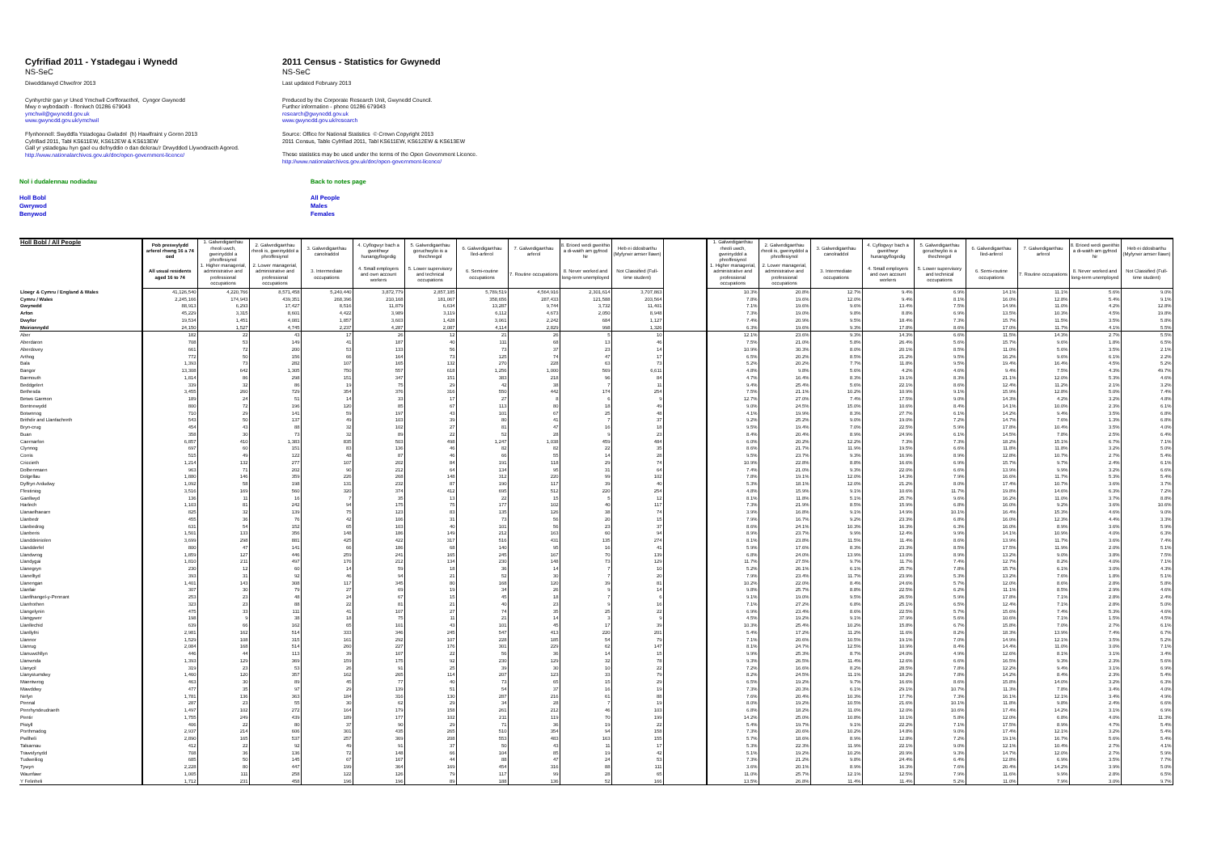Cyfrifiad 2011 - Ystadegau i Wynedd
NS-SeC
Diweddarwyd Chwefror 2013
Cynhyrchir gan yr Uned Ymchwil Corfforaethol, Cyngor Gwynedd
Mwy o wybodaeth - ffoniwch 01286 679043
ymchwil@gwynedd.gov.uk
www.gwynedd.gov.uk/ymchwil
Ffynhonnell: Swyddfa Ystadegau Gwladol (h) Hawlfraint y Goron 2013
Cyfrifiad 2011, Tabl KS611EW, KS612EW & KS613EW
Gall yr ystadegau hyn gael eu defnyddio o dan delerau'r Drwydded Llywodraeth Agored.
http://www.nationalarchives.gov.uk/doc/open-government-licence/
2011 Census - Statistics for Gwynedd
NS-SeC
Last updated February 2013
Produced by the Corporate Research Unit, Gwynedd Council.
Further information - phone 01286 679043
research@gwynedd.gov.uk
www.gwynedd.gov.uk/research
Source: Office for National Statistics © Crown Copyright 2013
2011 Census, Table Cyfrifiad 2011, Tabl KS611EW, KS612EW & KS613EW
These statistics may be used under the terms of the Open Government Licence.
http://www.nationalarchives.gov.uk/doc/open-government-licence/
Nol i dudalennau nodiadau
Holl Bobl
Gwrywod
Benywod
Back to notes page
All People
Males
Females
| Holl Bobl / All People | Pob preswylydd arferol rhwng 16 a 74 oed | 1. Galwedigaethau rheoli uwch, gweinyddol a phroffesiynol | 2. Galwedigaethau rheoli is, gweinyddol a phroffesiynol | 3. Galwedigaethau canolraddol | 4. Cyflogwyr bach a gweithwyr hunangyflogedig | 5. Galwedigaethau goruchwylio is a thechnegol | 6. Galwedigaethau lled-arferol | 7. Galwedigaethau arferol | 8. Erioed wedi gweithio a di-waith am gyfnod hir | Heb ei ddosbarthu (Myfyrwir amser llawn) | | 1. Galwedigaethau rheoli uwch, gweinyddol a phroffesiynol | 2. Galwedigaethau rheoli is, gweinyddol a phroffesiynol | 3. Galwedigaethau canolraddol | 4. Cyflogwyr bach a gweithwyr hunangyflogedig | 5. Galwedigaethau goruchwylio is a thechnegol | 6. Galwedigaethau lled-arferol | 7. Galwedigaethau arferol | 8. Erioed wedi gweithio a di-waith am gyfnod hir | Heb ei ddosbarthu (Myfyrwir amser llawn) |
| --- | --- | --- | --- | --- | --- | --- | --- | --- | --- | --- | --- | --- | --- | --- | --- | --- | --- | --- | --- | --- |
| | All usual residents aged 16 to 74 | 1. Higher managerial, administrative and professional occupations | 2. Lower managerial, administrative and professional occupations | 3. Intermediate occupations | 4. Small employers and own account workers | 5. Lower supervisory and technical occupations | 6. Semi-routine occupations | 7. Routine occupations | 8. Never worked and long-term unemployed | Not Classified (Full-time student) | | 1. Higher managerial, administrative and professional occupations | 2. Lower managerial, administrative and professional occupations | 3. Intermediate occupations | 4. Small employers and own account workers | 5. Lower supervisory and technical occupations | 6. Semi-routine occupations | 7. Routine occupations | 8. Never worked and long-term unemployed | Not Classified (Full-time student) |
| Lloegr & Cymru / England & Wales | 41,126,540 | 4,220,766 | 8,571,458 | 5,240,440 | 3,872,779 | 2,857,185 | 5,789,519 | 4,564,916 | 2,301,614 | 3,707,863 | | 10.3% | 20.8% | 12.7% | 9.4% | 6.9% | 14.1% | 11.1% | 5.6% | 9.0% |
| Cymru / Wales | 2,245,166 | 174,943 | 439,351 | 268,396 | 210,168 | 181,067 | 358,656 | 287,433 | 121,588 | 203,564 | | 7.8% | 19.6% | 12.0% | 9.4% | 8.1% | 16.0% | 12.8% | 5.4% | 9.1% |
| Gwynedd | 88,913 | 6,293 | 17,427 | 8,516 | 11,879 | 6,634 | 13,287 | 9,744 | 3,732 | 11,401 | | 7.1% | 19.6% | 9.6% | 13.4% | 7.5% | 14.9% | 11.0% | 4.2% | 12.8% |
| Arfon | 45,229 | 3,315 | 8,601 | 4,422 | 3,989 | 3,119 | 6,112 | 4,673 | 2,050 | 8,948 | | 7.3% | 19.0% | 9.8% | 8.8% | 6.9% | 13.5% | 10.3% | 4.5% | 19.8% |
| Dwyfor | 19,534 | 1,451 | 4,081 | 1,857 | 3,603 | 1,428 | 3,061 | 2,242 | 684 | 1,127 | | 7.4% | 20.9% | 9.5% | 18.4% | 7.3% | 15.7% | 11.5% | 3.5% | 5.8% |
| Meirionnydd | 24,150 | 1,527 | 4,745 | 2,237 | 4,287 | 2,087 | 4,114 | 2,829 | 998 | 1,326 | | 6.3% | 19.6% | 9.3% | 17.8% | 8.6% | 17.0% | 11.7% | 4.1% | 5.5% |
| Aber | 182 | 22 | 43 | 17 | 26 | 12 | 21 | 26 | 5 | 10 | | 12.1% | 23.6% | 9.3% | 14.3% | 6.6% | 11.5% | 14.3% | 2.7% | 5.5% |
| Aberdaron | 708 | 53 | 149 | 41 | 187 | 40 | 111 | 68 | 13 | 46 | | 7.5% | 21.0% | 5.8% | 26.4% | 5.6% | 15.7% | 9.6% | 1.8% | 6.5% |
| Aberdovey | 661 | 72 | 200 | 53 | 133 | 56 | 73 | 37 | 23 | 14 | | 10.9% | 30.3% | 8.0% | 20.1% | 8.5% | 11.0% | 5.6% | 3.5% | 2.1% |
| Arthog | 772 | 50 | 156 | 66 | 164 | 73 | 125 | 74 | 47 | 17 | | 6.5% | 20.2% | 8.5% | 21.2% | 9.5% | 16.2% | 9.6% | 6.1% | 2.2% |
| Bala | 1,393 | 73 | 282 | 107 | 165 | 132 | 270 | 228 | 63 | 73 | | 5.2% | 20.2% | 7.7% | 11.8% | 9.5% | 19.4% | 16.4% | 4.5% | 5.2% |
| Bangor | 13,308 | 642 | 1,305 | 750 | 557 | 618 | 1,256 | 1,000 | 569 | 6,611 | | 4.8% | 9.8% | 5.6% | 4.2% | 4.6% | 9.4% | 7.5% | 4.3% | 49.7% |
| Barmouth | 1,814 | 86 | 298 | 151 | 347 | 151 | 383 | 218 | 96 | 84 | | 4.7% | 16.4% | 8.3% | 19.1% | 8.3% | 21.1% | 12.0% | 5.3% | 4.6% |
| Beddgelert | 339 | 32 | 86 | 19 | 75 | 29 | 42 | 38 | 7 | 11 | | 9.4% | 25.4% | 5.6% | 22.1% | 8.6% | 12.4% | 11.2% | 2.1% | 3.2% |
| Bethesda | 3,455 | 260 | 729 | 354 | 376 | 316 | 550 | 442 | 174 | 254 | | 7.5% | 21.1% | 10.2% | 10.9% | 9.1% | 15.9% | 12.8% | 5.0% | 7.4% |
| Betws Garmon | 189 | 24 | 51 | 14 | 33 | 17 | 27 | 8 | 6 | 9 | | 12.7% | 27.0% | 7.4% | 17.5% | 9.0% | 14.3% | 4.2% | 3.2% | 4.8% |
| Bontnewydd | 800 | 72 | 196 | 120 | 85 | 67 | 113 | 80 | 18 | 49 | | 9.0% | 24.5% | 15.0% | 10.6% | 8.4% | 14.1% | 10.0% | 2.3% | 6.1% |
| Botwnnog | 710 | 29 | 141 | 59 | 197 | 43 | 101 | 67 | 25 | 48 | | 4.1% | 19.9% | 8.3% | 27.7% | 6.1% | 14.2% | 9.4% | 3.5% | 6.8% |
| Brithdir and Llanfachreth | 543 | 50 | 137 | 49 | 103 | 39 | 80 | 41 | 7 | 37 | | 9.2% | 25.2% | 9.0% | 19.0% | 7.2% | 14.7% | 7.6% | 1.3% | 6.8% |
| Bryn-crug | 454 | 43 | 88 | 32 | 102 | 27 | 81 | 47 | 16 | 18 | | 9.5% | 19.4% | 7.0% | 22.5% | 5.9% | 17.8% | 10.4% | 3.5% | 4.0% |
| Buan | 358 | 30 | 73 | 32 | 89 | 22 | 52 | 28 | 9 | 23 | | 8.4% | 20.4% | 8.9% | 24.9% | 6.1% | 14.5% | 7.8% | 2.5% | 6.4% |
| Caernarfon | 6,857 | 410 | 1,383 | 835 | 503 | 498 | 1,247 | 1,038 | 459 | 484 | | 6.0% | 20.2% | 12.2% | 7.3% | 7.3% | 18.2% | 15.1% | 6.7% | 7.1% |
| Clynnog | 697 | 60 | 151 | 83 | 136 | 46 | 82 | 82 | 22 | 35 | | 8.6% | 21.7% | 11.9% | 19.5% | 6.6% | 11.8% | 11.8% | 3.2% | 5.0% |
| Corris | 515 | 49 | 122 | 48 | 87 | 46 | 66 | 55 | 14 | 28 | | 9.5% | 23.7% | 9.3% | 16.9% | 8.9% | 12.8% | 10.7% | 2.7% | 5.4% |
| Criccieth | 1,214 | 132 | 277 | 107 | 202 | 84 | 191 | 118 | 29 | 74 | | 10.9% | 22.8% | 8.8% | 16.6% | 6.9% | 15.7% | 9.7% | 2.4% | 6.1% |
| Dolbenmaen | 963 | 71 | 202 | 90 | 212 | 64 | 134 | 95 | 31 | 64 | | 7.4% | 21.0% | 9.3% | 22.0% | 6.6% | 13.9% | 9.9% | 3.2% | 6.6% |
| Dolgellau | 1,880 | 146 | 359 | 226 | 268 | 148 | 312 | 220 | 99 | 102 | | 7.8% | 19.1% | 12.0% | 14.3% | 7.9% | 16.6% | 11.7% | 5.3% | 5.4% |
| Dyffryn Ardudwy | 1,092 | 58 | 198 | 131 | 232 | 87 | 190 | 117 | 39 | 40 | | 5.3% | 18.1% | 12.0% | 21.2% | 8.0% | 17.4% | 10.7% | 3.6% | 3.7% |
| Ffestiniog | 3,516 | 169 | 560 | 320 | 374 | 412 | 695 | 512 | 220 | 254 | | 4.8% | 15.9% | 9.1% | 10.6% | 11.7% | 19.8% | 14.6% | 6.3% | 7.2% |
| Ganllwyd | 136 | 11 | 16 | 7 | 35 | 13 | 22 | 15 | 5 | 12 | | 8.1% | 11.8% | 5.1% | 25.7% | 9.6% | 16.2% | 11.0% | 3.7% | 8.8% |
| Harlech | 1,103 | 81 | 242 | 94 | 175 | 75 | 177 | 102 | 40 | 117 | | 7.3% | 21.9% | 8.5% | 15.9% | 6.8% | 16.0% | 9.2% | 3.6% | 10.6% |
| Llanaelhaearn | 825 | 32 | 139 | 75 | 123 | 83 | 135 | 126 | 38 | 74 | | 3.9% | 16.8% | 9.1% | 14.9% | 10.1% | 16.4% | 15.3% | 4.6% | 9.0% |
| Llanbedr | 455 | 36 | 76 | 42 | 106 | 31 | 73 | 56 | 20 | 15 | | 7.9% | 16.7% | 9.2% | 23.3% | 6.8% | 16.0% | 12.3% | 4.4% | 3.3% |
| Llanbedrog | 631 | 54 | 152 | 65 | 103 | 40 | 101 | 56 | 23 | 37 | | 8.6% | 24.1% | 10.3% | 16.3% | 6.3% | 16.0% | 8.9% | 3.6% | 5.9% |
| Llanberis | 1,501 | 133 | 356 | 148 | 186 | 149 | 212 | 163 | 60 | 94 | | 8.9% | 23.7% | 9.9% | 12.4% | 9.9% | 14.1% | 10.9% | 4.0% | 6.3% |
| Llanddeiniolen | 3,699 | 298 | 881 | 425 | 422 | 317 | 516 | 431 | 135 | 274 | | 8.1% | 23.8% | 11.5% | 11.4% | 8.6% | 13.9% | 11.7% | 3.6% | 7.4% |
| Llandderfel | 800 | 47 | 141 | 66 | 186 | 68 | 140 | 95 | 16 | 41 | | 5.9% | 17.6% | 8.3% | 23.3% | 8.5% | 17.5% | 11.9% | 2.0% | 5.1% |
| Llandwrog | 1,859 | 127 | 446 | 259 | 241 | 165 | 245 | 167 | 70 | 139 | | 6.8% | 24.0% | 13.9% | 13.0% | 8.9% | 13.2% | 9.0% | 3.8% | 7.5% |
| Llandygai | 1,810 | 211 | 497 | 176 | 212 | 134 | 230 | 148 | 73 | 129 | | 11.7% | 27.5% | 9.7% | 11.7% | 7.4% | 12.7% | 8.2% | 4.0% | 7.1% |
| Llanegryn | 230 | 12 | 60 | 14 | 59 | 18 | 36 | 14 | 7 | 10 | | 5.2% | 26.1% | 6.1% | 25.7% | 7.8% | 15.7% | 6.1% | 3.0% | 4.3% |
| Llanelltyd | 393 | 31 | 92 | 46 | 94 | 21 | 52 | 30 | 7 | 20 | | 7.9% | 23.4% | 11.7% | 23.9% | 5.3% | 13.2% | 7.6% | 1.8% | 5.1% |
| Llanengan | 1,401 | 143 | 308 | 117 | 345 | 80 | 168 | 120 | 39 | 81 | | 10.2% | 22.0% | 8.4% | 24.6% | 5.7% | 12.0% | 8.6% | 2.8% | 5.8% |
| Llanfair | 307 | 30 | 79 | 27 | 69 | 19 | 34 | 26 | 9 | 14 | | 9.8% | 25.7% | 8.8% | 22.5% | 6.2% | 11.1% | 8.5% | 2.9% | 4.6% |
| Llanfihangel-y-Pennant | 253 | 23 | 48 | 24 | 67 | 15 | 45 | 18 | 7 | 6 | | 9.1% | 19.0% | 9.5% | 26.5% | 5.9% | 17.8% | 7.1% | 2.8% | 2.4% |
| Llanfrothen | 323 | 23 | 88 | 22 | 81 | 21 | 40 | 23 | 9 | 16 | | 7.1% | 27.2% | 6.8% | 25.1% | 6.5% | 12.4% | 7.1% | 2.8% | 5.0% |
| Llangelynin | 475 | 33 | 111 | 41 | 107 | 27 | 74 | 35 | 25 | 22 | | 6.9% | 23.4% | 8.6% | 22.5% | 5.7% | 15.6% | 7.4% | 5.3% | 4.6% |
| Llangywer | 198 | 9 | 38 | 18 | 75 | 11 | 21 | 14 | 3 | 9 | | 4.5% | 19.2% | 9.1% | 37.9% | 5.6% | 10.6% | 7.1% | 1.5% | 4.5% |
| Llanllechid | 639 | 66 | 162 | 65 | 101 | 43 | 101 | 45 | 17 | 39 | | 10.3% | 25.4% | 10.2% | 15.8% | 6.7% | 15.8% | 7.0% | 2.7% | 6.1% |
| Llanllyfni | 2,981 | 162 | 514 | 333 | 346 | 245 | 547 | 413 | 220 | 201 | | 5.4% | 17.2% | 11.2% | 11.6% | 8.2% | 18.3% | 13.9% | 7.4% | 6.7% |
| Llannor | 1,529 | 108 | 315 | 161 | 292 | 107 | 228 | 185 | 54 | 79 | | 7.1% | 20.6% | 10.5% | 19.1% | 7.0% | 14.9% | 12.1% | 3.5% | 5.2% |
| Llanrug | 2,084 | 168 | 514 | 260 | 227 | 176 | 301 | 229 | 62 | 147 | | 8.1% | 24.7% | 12.5% | 10.9% | 8.4% | 14.4% | 11.0% | 3.0% | 7.1% |
| Llanuwchllyn | 446 | 44 | 113 | 39 | 107 | 22 | 56 | 36 | 14 | 15 | | 9.9% | 25.3% | 8.7% | 24.0% | 4.9% | 12.6% | 8.1% | 3.1% | 3.4% |
| Llanwnda | 1,393 | 129 | 369 | 159 | 175 | 92 | 230 | 129 | 32 | 78 | | 9.3% | 26.5% | 11.4% | 12.6% | 6.6% | 16.5% | 9.3% | 2.3% | 5.6% |
| Llanycil | 319 | 23 | 53 | 26 | 91 | 25 | 39 | 30 | 10 | 22 | | 7.2% | 16.6% | 8.2% | 28.5% | 7.8% | 12.2% | 9.4% | 3.1% | 6.9% |
| Llanystumdwy | 1,460 | 120 | 357 | 162 | 265 | 114 | 207 | 123 | 33 | 79 | | 8.2% | 24.5% | 11.1% | 18.2% | 7.8% | 14.2% | 8.4% | 2.3% | 5.4% |
| Maentwrog | 463 | 30 | 89 | 45 | 77 | 40 | 73 | 65 | 15 | 29 | | 6.5% | 19.2% | 9.7% | 16.6% | 8.6% | 15.8% | 14.0% | 3.2% | 6.3% |
| Mawddwy | 477 | 35 | 97 | 29 | 139 | 51 | 54 | 37 | 16 | 19 | | 7.3% | 20.3% | 6.1% | 29.1% | 10.7% | 11.3% | 7.8% | 3.4% | 4.0% |
| Nefyn | 1,781 | 136 | 363 | 184 | 316 | 130 | 287 | 216 | 61 | 88 | | 7.6% | 20.4% | 10.3% | 17.7% | 7.3% | 16.1% | 12.1% | 3.4% | 4.9% |
| Pennal | 287 | 23 | 55 | 30 | 62 | 29 | 34 | 28 | 7 | 19 | | 8.0% | 19.2% | 10.5% | 21.6% | 10.1% | 11.8% | 9.8% | 2.4% | 6.6% |
| Penrhyndeudraeth | 1,497 | 102 | 272 | 164 | 179 | 158 | 261 | 212 | 46 | 103 | | 6.8% | 18.2% | 11.0% | 12.0% | 10.6% | 17.4% | 14.2% | 3.1% | 6.9% |
| Pentir | 1,755 | 249 | 439 | 189 | 177 | 102 | 211 | 119 | 70 | 199 | | 14.2% | 25.0% | 10.8% | 10.1% | 5.8% | 12.0% | 6.8% | 4.0% | 11.3% |
| Pistyll | 406 | 22 | 80 | 37 | 90 | 29 | 71 | 36 | 19 | 22 | | 5.4% | 19.7% | 9.1% | 22.2% | 7.1% | 17.5% | 8.9% | 4.7% | 5.4% |
| Porthmadog | 2,937 | 214 | 606 | 301 | 435 | 265 | 510 | 354 | 94 | 158 | | 7.3% | 20.6% | 10.2% | 14.8% | 9.0% | 17.4% | 12.1% | 3.2% | 5.4% |
| Pwllheli | 2,890 | 165 | 537 | 257 | 369 | 208 | 553 | 483 | 163 | 155 | | 5.7% | 18.6% | 8.9% | 12.8% | 7.2% | 19.1% | 16.7% | 5.6% | 5.4% |
| Talsarnau | 412 | 22 | 92 | 49 | 91 | 37 | 50 | 43 | 11 | 17 | | 5.3% | 22.3% | 11.9% | 22.1% | 9.0% | 12.1% | 10.4% | 2.7% | 4.1% |
| Trawsfynydd | 708 | 36 | 136 | 72 | 148 | 66 | 104 | 85 | 19 | 42 | | 5.1% | 19.2% | 10.2% | 20.9% | 9.3% | 14.7% | 12.0% | 2.7% | 5.9% |
| Tudweiliog | 685 | 50 | 145 | 67 | 167 | 44 | 88 | 47 | 24 | 53 | | 7.3% | 21.2% | 9.8% | 24.4% | 6.4% | 12.8% | 6.9% | 3.5% | 7.7% |
| Tywyn | 2,228 | 80 | 447 | 199 | 364 | 169 | 454 | 316 | 88 | 111 | | 3.6% | 20.1% | 8.9% | 16.3% | 7.6% | 20.4% | 14.2% | 3.9% | 5.0% |
| Waunfawr | 1,005 | 111 | 258 | 122 | 126 | 79 | 117 | 99 | 28 | 65 | | 11.0% | 25.7% | 12.1% | 12.5% | 7.9% | 11.6% | 9.9% | 2.8% | 6.5% |
| Y Felinheli | 1,712 | 231 | 458 | 196 | 196 | 89 | 188 | 136 | 52 | 166 | | 13.5% | 26.8% | 11.4% | 11.4% | 5.2% | 11.0% | 7.9% | 3.0% | 9.7% |